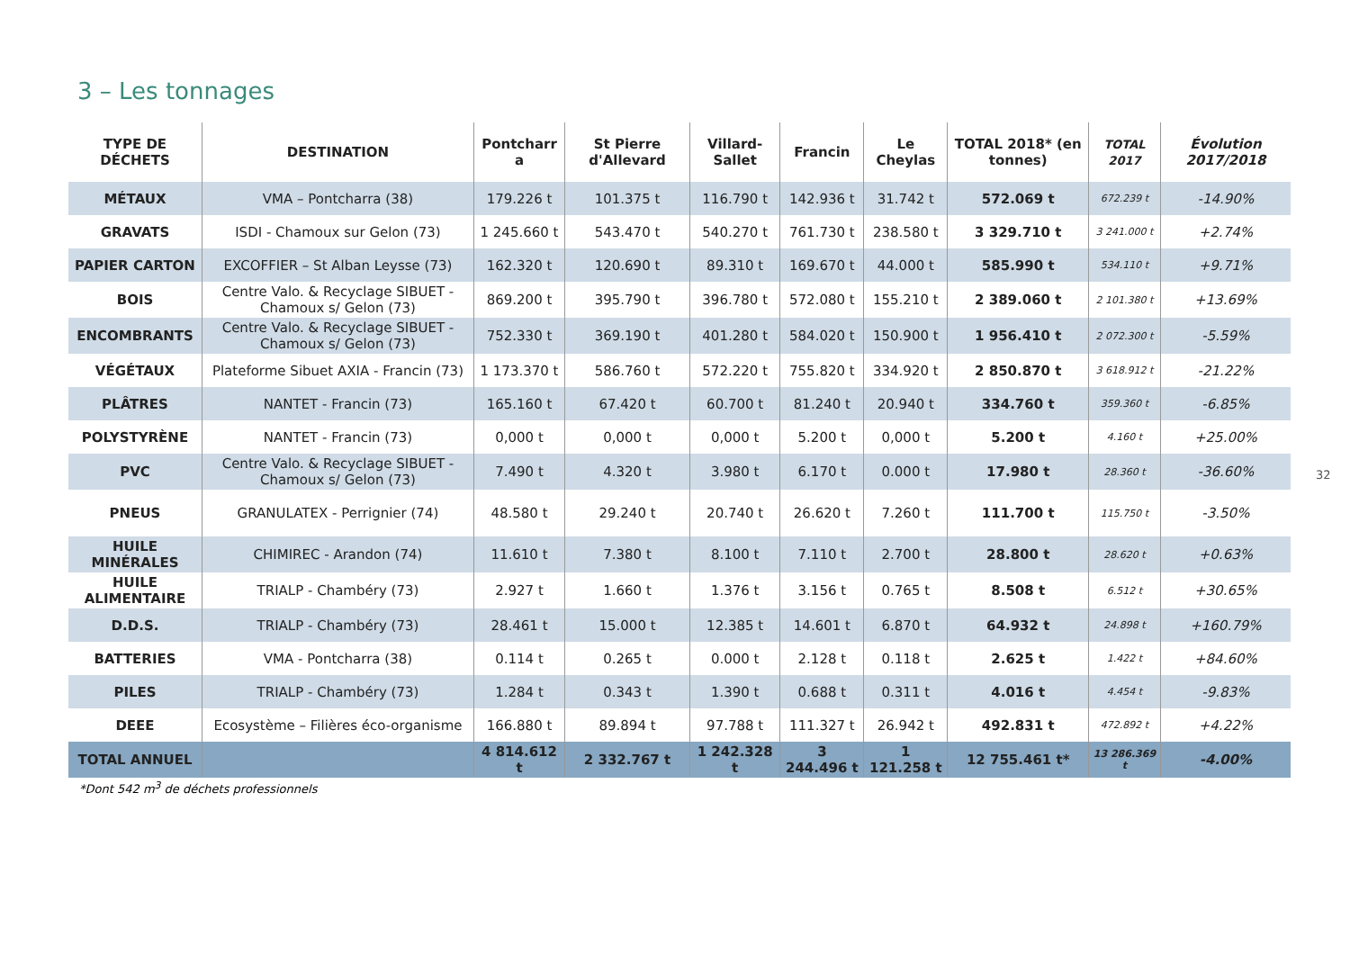3 – Les tonnages
| TYPE DE DÉCHETS | DESTINATION | Pontcharr a | St Pierre d'Allevard | Villard-Sallet | Francin | Le Cheylas | TOTAL 2018* (en tonnes) | TOTAL 2017 | Évolution 2017/2018 |
| --- | --- | --- | --- | --- | --- | --- | --- | --- | --- |
| MÉTAUX | VMA – Pontcharra (38) | 179.226 t | 101.375 t | 116.790 t | 142.936 t | 31.742 t | 572.069 t | 672.239 t | -14.90% |
| GRAVATS | ISDI - Chamoux sur Gelon (73) | 1 245.660 t | 543.470 t | 540.270 t | 761.730 t | 238.580 t | 3 329.710 t | 3 241.000 t | +2.74% |
| PAPIER CARTON | EXCOFFIER – St Alban Leysse (73) | 162.320 t | 120.690 t | 89.310 t | 169.670 t | 44.000 t | 585.990 t | 534.110 t | +9.71% |
| BOIS | Centre Valo. & Recyclage SIBUET - Chamoux s/ Gelon (73) | 869.200 t | 395.790 t | 396.780 t | 572.080 t | 155.210 t | 2 389.060 t | 2 101.380 t | +13.69% |
| ENCOMBRANTS | Centre Valo. & Recyclage SIBUET - Chamoux s/ Gelon (73) | 752.330 t | 369.190 t | 401.280 t | 584.020 t | 150.900 t | 1 956.410 t | 2 072.300 t | -5.59% |
| VÉGÉTAUX | Plateforme Sibuet AXIA - Francin (73) | 1 173.370 t | 586.760 t | 572.220 t | 755.820 t | 334.920 t | 2 850.870 t | 3 618.912 t | -21.22% |
| PLÂTRES | NANTET - Francin (73) | 165.160 t | 67.420 t | 60.700 t | 81.240 t | 20.940 t | 334.760 t | 359.360 t | -6.85% |
| POLYSTYRÈNE | NANTET - Francin (73) | 0,000 t | 0,000 t | 0,000 t | 5.200 t | 0,000 t | 5.200 t | 4.160 t | +25.00% |
| PVC | Centre Valo. & Recyclage SIBUET - Chamoux s/ Gelon (73) | 7.490 t | 4.320 t | 3.980 t | 6.170 t | 0.000 t | 17.980 t | 28.360 t | -36.60% |
| PNEUS | GRANULATEX - Perrignier (74) | 48.580 t | 29.240 t | 20.740 t | 26.620 t | 7.260 t | 111.700 t | 115.750 t | -3.50% |
| HUILE MINÉRALES | CHIMIREC - Arandon (74) | 11.610 t | 7.380 t | 8.100 t | 7.110 t | 2.700 t | 28.800 t | 28.620 t | +0.63% |
| HUILE ALIMENTAIRE | TRIALP - Chambéry (73) | 2.927 t | 1.660 t | 1.376 t | 3.156 t | 0.765 t | 8.508 t | 6.512 t | +30.65% |
| D.D.S. | TRIALP - Chambéry (73) | 28.461 t | 15.000 t | 12.385 t | 14.601 t | 6.870 t | 64.932 t | 24.898 t | +160.79% |
| BATTERIES | VMA - Pontcharra (38) | 0.114 t | 0.265 t | 0.000 t | 2.128 t | 0.118 t | 2.625 t | 1.422 t | +84.60% |
| PILES | TRIALP - Chambéry (73) | 1.284 t | 0.343 t | 1.390 t | 0.688 t | 0.311 t | 4.016 t | 4.454 t | -9.83% |
| DEEE | Ecosystème – Filières éco-organisme | 166.880 t | 89.894 t | 97.788 t | 111.327 t | 26.942 t | 492.831 t | 472.892 t | +4.22% |
| TOTAL ANNUEL | | 4 814.612 t | 2 332.767 t | 1 242.328 t | 3 244.496 t | 1 121.258 t | 12 755.461 t* | 13 286.369 t | -4.00% |
*Dont 542 m<sup>3</sup> de déchets professionnels
32